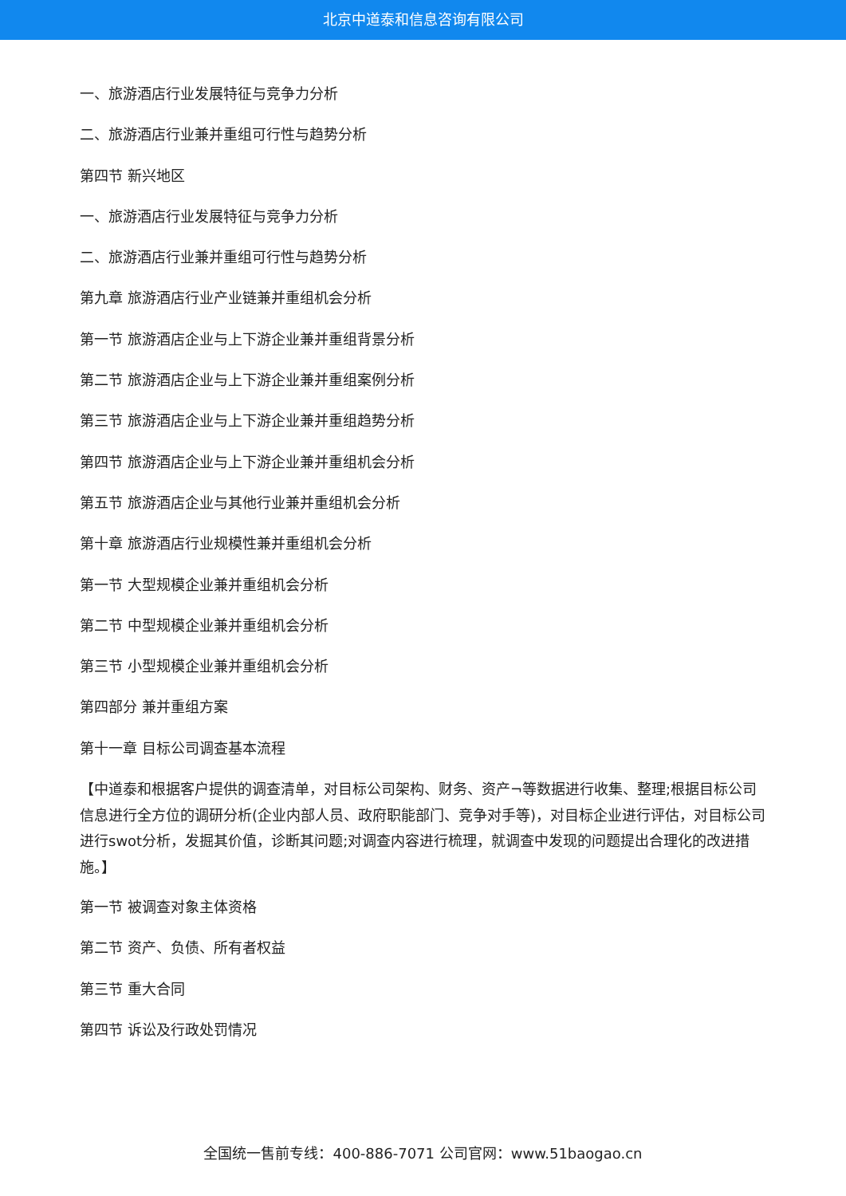北京中道泰和信息咨询有限公司
一、旅游酒店行业发展特征与竞争力分析
二、旅游酒店行业兼并重组可行性与趋势分析
第四节 新兴地区
一、旅游酒店行业发展特征与竞争力分析
二、旅游酒店行业兼并重组可行性与趋势分析
第九章 旅游酒店行业产业链兼并重组机会分析
第一节 旅游酒店企业与上下游企业兼并重组背景分析
第二节 旅游酒店企业与上下游企业兼并重组案例分析
第三节 旅游酒店企业与上下游企业兼并重组趋势分析
第四节 旅游酒店企业与上下游企业兼并重组机会分析
第五节 旅游酒店企业与其他行业兼并重组机会分析
第十章 旅游酒店行业规模性兼并重组机会分析
第一节 大型规模企业兼并重组机会分析
第二节 中型规模企业兼并重组机会分析
第三节 小型规模企业兼并重组机会分析
第四部分 兼并重组方案
第十一章 目标公司调查基本流程
【中道泰和根据客户提供的调查清单，对目标公司架构、财务、资产¬等数据进行收集、整理;根据目标公司信息进行全方位的调研分析(企业内部人员、政府职能部门、竞争对手等)，对目标企业进行评估，对目标公司进行swot分析，发掘其价值，诊断其问题;对调查内容进行梳理，就调查中发现的问题提出合理化的改进措施。】
第一节 被调查对象主体资格
第二节 资产、负债、所有者权益
第三节 重大合同
第四节 诉讼及行政处罚情况
全国统一售前专线：400-886-7071 公司官网：www.51baogao.cn